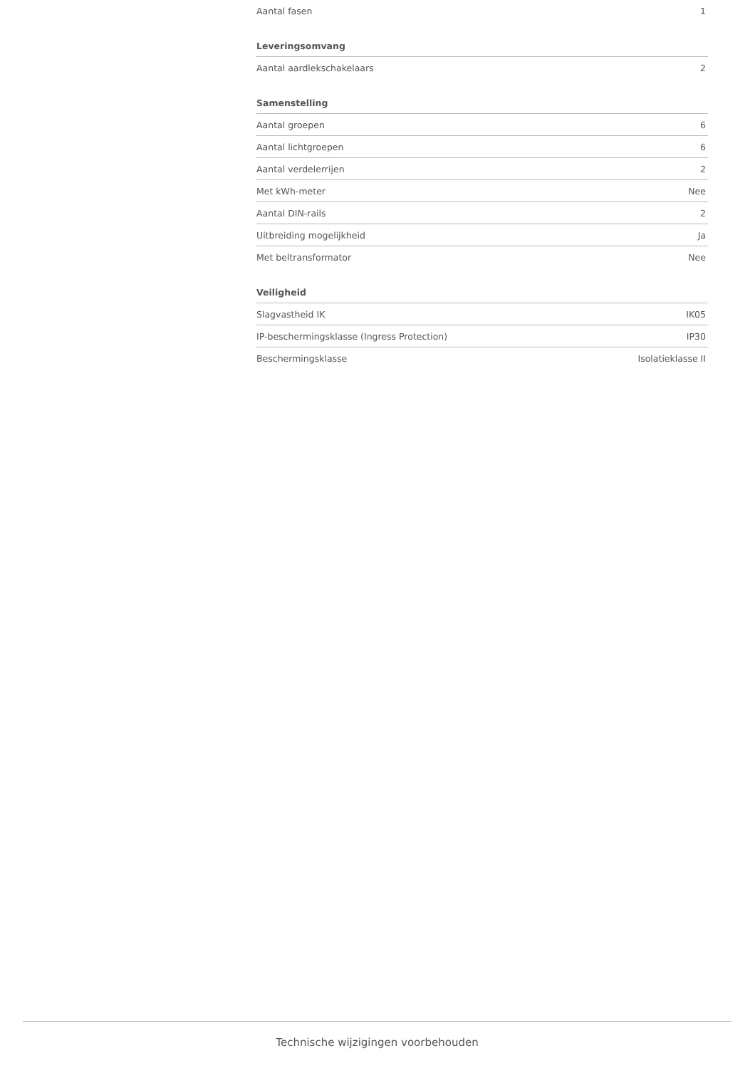| Aantal fasen | 1 |
| Leveringsomvang | |
| --- | --- |
| Aantal aardlekschakelaars | 2 |
| Samenstelling | |
| --- | --- |
| Aantal groepen | 6 |
| Aantal lichtgroepen | 6 |
| Aantal verdelerrijen | 2 |
| Met kWh-meter | Nee |
| Aantal DIN-rails | 2 |
| Uitbreiding mogelijkheid | Ja |
| Met beltransformator | Nee |
| Veiligheid | |
| --- | --- |
| Slagvastheid IK | IK05 |
| IP-beschermingsklasse (Ingress Protection) | IP30 |
| Beschermingsklasse | Isolatieklasse II |
Technische wijzigingen voorbehouden